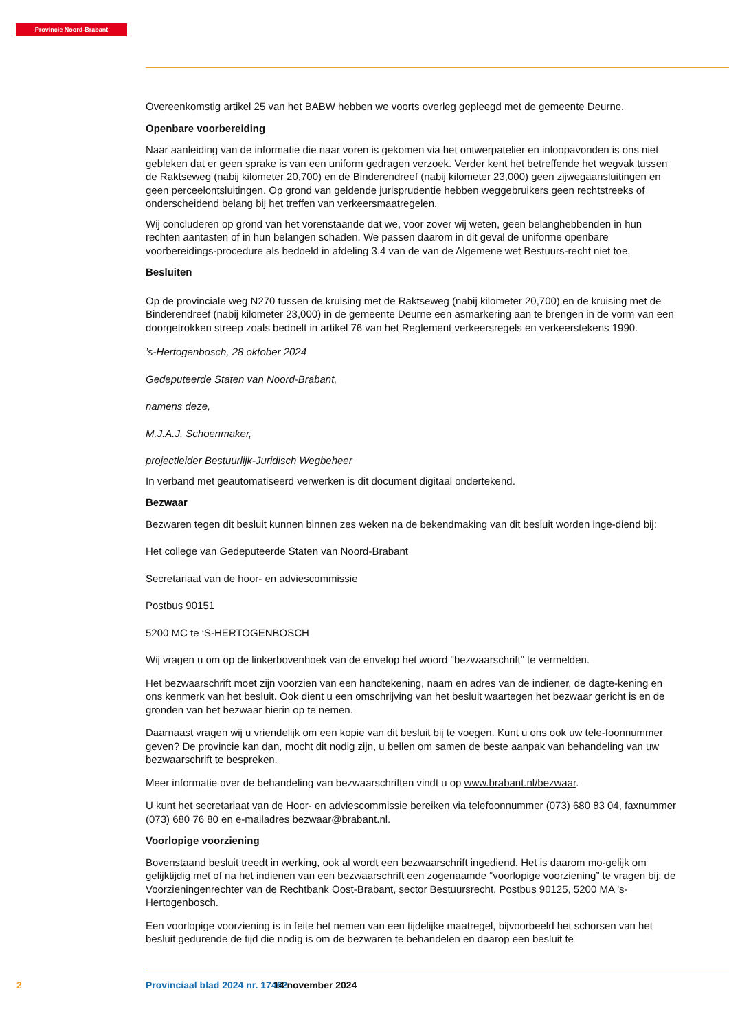Provincie Noord-Brabant
Overeenkomstig artikel 25 van het BABW hebben we voorts overleg gepleegd met de gemeente Deurne.
Openbare voorbereiding
Naar aanleiding van de informatie die naar voren is gekomen via het ontwerpatelier en inloopavonden is ons niet gebleken dat er geen sprake is van een uniform gedragen verzoek. Verder kent het betreffende het wegvak tussen de Raktseweg (nabij kilometer 20,700) en de Binderendreef (nabij kilometer 23,000) geen zijwegaansluitingen en geen perceelontsluitingen. Op grond van geldende jurisprudentie hebben weggebruikers geen rechtstreeks of onderscheidend belang bij het treffen van verkeersmaatregelen.
Wij concluderen op grond van het vorenstaande dat we, voor zover wij weten, geen belanghebbenden in hun rechten aantasten of in hun belangen schaden. We passen daarom in dit geval de uniforme openbare voorbereidings-procedure als bedoeld in afdeling 3.4 van de van de Algemene wet Bestuurs-recht niet toe.
Besluiten
Op de provinciale weg N270 tussen de kruising met de Raktseweg (nabij kilometer 20,700) en de kruising met de Binderendreef (nabij kilometer 23,000) in de gemeente Deurne een asmarkering aan te brengen in de vorm van een doorgetrokken streep zoals bedoelt in artikel 76 van het Reglement verkeersregels en verkeerstekens 1990.
’s-Hertogenbosch, 28 oktober 2024
Gedeputeerde Staten van Noord-Brabant,
namens deze,
M.J.A.J. Schoenmaker,
projectleider Bestuurlijk-Juridisch Wegbeheer
In verband met geautomatiseerd verwerken is dit document digitaal ondertekend.
Bezwaar
Bezwaren tegen dit besluit kunnen binnen zes weken na de bekendmaking van dit besluit worden inge-diend bij:
Het college van Gedeputeerde Staten van Noord-Brabant
Secretariaat van de hoor- en adviescommissie
Postbus 90151
5200 MC te ‘S-HERTOGENBOSCH
Wij vragen u om op de linkerbovenhoek van de envelop het woord "bezwaarschrift" te vermelden.
Het bezwaarschrift moet zijn voorzien van een handtekening, naam en adres van de indiener, de dagte-kening en ons kenmerk van het besluit. Ook dient u een omschrijving van het besluit waartegen het bezwaar gericht is en de gronden van het bezwaar hierin op te nemen.
Daarnaast vragen wij u vriendelijk om een kopie van dit besluit bij te voegen. Kunt u ons ook uw tele-foonnummer geven? De provincie kan dan, mocht dit nodig zijn, u bellen om samen de beste aanpak van behandeling van uw bezwaarschrift te bespreken.
Meer informatie over de behandeling van bezwaarschriften vindt u op www.brabant.nl/bezwaar.
U kunt het secretariaat van de Hoor- en adviescommissie bereiken via telefoonnummer (073) 680 83 04, faxnummer (073) 680 76 80 en e-mailadres bezwaar@brabant.nl.
Voorlopige voorziening
Bovenstaand besluit treedt in werking, ook al wordt een bezwaarschrift ingediend. Het is daarom mo-gelijk om gelijktijdig met of na het indienen van een bezwaarschrift een zogenaamde “voorlopige voorziening” te vragen bij: de Voorzieningenrechter van de Rechtbank Oost-Brabant, sector Bestuursrecht, Postbus 90125, 5200 MA 's-Hertogenbosch.
Een voorlopige voorziening is in feite het nemen van een tijdelijke maatregel, bijvoorbeeld het schorsen van het besluit gedurende de tijd die nodig is om de bezwaren te behandelen en daarop een besluit te
2 Provinciaal blad 2024 nr. 17462 14 november 2024